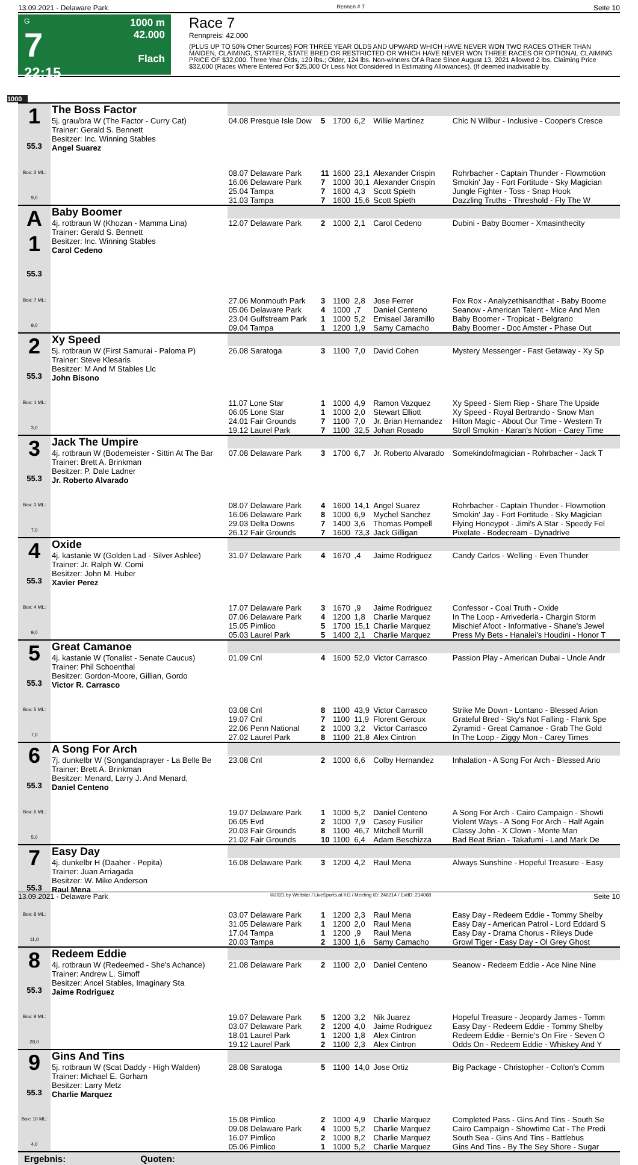13.09.2021 - Delaware Park Rennen # 7 Seite 10
G
7
22:15
1000 m
42.000
Flach
Race 7
Rennpreis: 42.000
(PLUS UP TO 50% Other Sources) FOR THREE YEAR OLDS AND UPWARD WHICH HAVE NEVER WON TWO RACES OTHER THAN MAIDEN, CLAIMING, STARTER, STATE BRED OR RESTRICTED OR WHICH HAVE NEVER WON THREE RACES OR OPTIONAL CLAIMING PRICE OF $32,000. Three Year Olds, 120 lbs.; Older, 124 lbs. Non-winners Of A Race Since August 13, 2021 Allowed 2 lbs. Claiming Price $32,000 (Races Where Entered For $25,000 Or Less Not Considered In Estimating Allowances). (If deemed inadvisable by
1000
| 1 55.3 Box: 2 ML: 9,0 | The Boss Factor | | | | | | |
| | 5j. grau/bra W (The Factor - Curry Cat) Trainer: Gerald S. Bennett Besitzer: Inc. Winning Stables Angel Suarez | 04.08 Presque Isle Dow | 5 | 1700 | 6,2 | Willie Martinez | Chic N Wilbur - Inclusive - Cooper's Cresce |
| | | 08.07 Delaware Park | 11 | 1600 | 23,1 | Alexander Crispin | Rohrbacher - Captain Thunder - Flowmotion |
| | | 16.06 Delaware Park | 7 | 1000 | 30,1 | Alexander Crispin | Smokin' Jay - Fort Fortitude - Sky Magician |
| | | 25.04 Tampa | 7 | 1600 | 4,3 | Scott Spieth | Jungle Fighter - Toss - Snap Hook |
| | | 31.03 Tampa | 7 | 1600 | 15,6 | Scott Spieth | Dazzling Truths - Threshold - Fly The W |
| A 1 55.3 Box: 7 ML: 9,0 | Baby Boomer | | | | | | |
| | 4j. rotbraun W (Khozan - Mamma Lina) Trainer: Gerald S. Bennett Besitzer: Inc. Winning Stables Carol Cedeno | 12.07 Delaware Park | 2 | 1000 | 2,1 | Carol Cedeno | Dubini - Baby Boomer - Xmasinthecity |
| | | 27.06 Monmouth Park | 3 | 1100 | 2,8 | Jose Ferrer | Fox Rox - Analyzethisandthat - Baby Boome |
| | | 05.06 Delaware Park | 4 | 1000 | ,7 | Daniel Centeno | Seanow - American Talent - Mice And Men |
| | | 23.04 Gulfstream Park | 1 | 1000 | 5,2 | Emisael Jaramillo | Baby Boomer - Tropicat - Belgrano |
| | | 09.04 Tampa | 1 | 1200 | 1,9 | Samy Camacho | Baby Boomer - Doc Amster - Phase Out |
| 2 55.3 Box: 1 ML: 3,0 | Xy Speed | | | | | | |
| | 5j. rotbraun W (First Samurai - Paloma P) Trainer: Steve Klesaris Besitzer: M And M Stables Llc John Bisono | 26.08 Saratoga | 3 | 1100 | 7,0 | David Cohen | Mystery Messenger - Fast Getaway - Xy Sp |
| | | 11.07 Lone Star | 1 | 1000 | 4,9 | Ramon Vazquez | Xy Speed - Siem Riep - Share The Upside |
| | | 06.05 Lone Star | 1 | 1000 | 2,0 | Stewart Elliott | Xy Speed - Royal Bertrando - Snow Man |
| | | 24.01 Fair Grounds | 7 | 1100 | 7,0 | Jr. Brian Hernandez | Hilton Magic - About Our Time - Western Tr |
| | | 19.12 Laurel Park | 7 | 1100 | 32,5 | Johan Rosado | Stroll Smokin - Karan's Notion - Carey Time |
| 3 55.3 Box: 3 ML: 7,0 | Jack The Umpire | | | | | | |
| | 4j. rotbraun W (Bodemeister - Sittin At The Bar Trainer: Brett A. Brinkman Besitzer: P. Dale Ladner Jr. Roberto Alvarado | 07.08 Delaware Park | 3 | 1700 | 6,7 | Jr. Roberto Alvarado | Somekindofmagician - Rohrbacher - Jack T |
| | | 08.07 Delaware Park | 4 | 1600 | 14,1 | Angel Suarez | Rohrbacher - Captain Thunder - Flowmotion |
| | | 16.06 Delaware Park | 8 | 1000 | 6,9 | Mychel Sanchez | Smokin' Jay - Fort Fortitude - Sky Magician |
| | | 29.03 Delta Downs | 7 | 1400 | 3,6 | Thomas Pompell | Flying Honeypot - Jimi's A Star - Speedy Fel |
| | | 26.12 Fair Grounds | 7 | 1600 | 73,3 | Jack Gilligan | Pixelate - Bodecream - Dynadrive |
| 4 55.3 Box: 4 ML: 9,0 | Oxide | | | | | | |
| | 4j. kastanie W (Golden Lad - Silver Ashlee) Trainer: Jr. Ralph W. Comi Besitzer: John M. Huber Xavier Perez | 31.07 Delaware Park | 4 | 1670 | ,4 | Jaime Rodriguez | Candy Carlos - Welling - Even Thunder |
| | | 17.07 Delaware Park | 3 | 1670 | ,9 | Jaime Rodriguez | Confessor - Coal Truth - Oxide |
| | | 07.06 Delaware Park | 4 | 1200 | 1,8 | Charlie Marquez | In The Loop - Arrivederla - Chargin Storm |
| | | 15.05 Pimlico | 5 | 1700 | 15,1 | Charlie Marquez | Mischief Afoot - Informative - Shane's Jewel |
| | | 05.03 Laurel Park | 5 | 1400 | 2,1 | Charlie Marquez | Press My Bets - Hanalei's Houdini - Honor T |
| 5 55.3 Box: 5 ML: 7,0 | Great Camanoe | | | | | | |
| | 4j. kastanie W (Tonalist - Senate Caucus) Trainer: Phil Schoenthal Besitzer: Gordon-Moore, Gillian, Gordo Victor R. Carrasco | 01.09 Cnl | 4 | 1600 | 52,0 | Victor Carrasco | Passion Play - American Dubai - Uncle Andr |
| | | 03.08 Cnl | 8 | 1100 | 43,9 | Victor Carrasco | Strike Me Down - Lontano - Blessed Arion |
| | | 19.07 Cnl | 7 | 1100 | 11,9 | Florent Geroux | Grateful Bred - Sky's Not Falling - Flank Spe |
| | | 22.06 Penn National | 2 | 1000 | 3,2 | Victor Carrasco | Zyramid - Great Camanoe - Grab The Gold |
| | | 27.02 Laurel Park | 8 | 1100 | 21,8 | Alex Cintron | In The Loop - Ziggy Mon - Carey Times |
| 6 55.3 Box: 6 ML: 5,0 | A Song For Arch | | | | | | |
| | 7j. dunkelbr W (Songandaprayer - La Belle Be Trainer: Brett A. Brinkman Besitzer: Menard, Larry J. And Menard, Daniel Centeno | 23.08 Cnl | 2 | 1000 | 6,6 | Colby Hernandez | Inhalation - A Song For Arch - Blessed Ario |
| | | 19.07 Delaware Park | 1 | 1000 | 5,2 | Daniel Centeno | A Song For Arch - Cairo Campaign - Showti |
| | | 06.05 Evd | 2 | 1000 | 7,9 | Casey Fusilier | Violent Ways - A Song For Arch - Half Again |
| | | 20.03 Fair Grounds | 8 | 1100 | 46,7 | Mitchell Murrill | Classy John - X Clown - Monte Man |
| | | 21.02 Fair Grounds | 10 | 1100 | 6,4 | Adam Beschizza | Bad Beat Brian - Takafumi - Land Mark De |
| 7 55.3 Box: 8 ML: 11,0 | Easy Day | | | | | | |
| | 4j. dunkelbr H (Daaher - Pepita) Trainer: Juan Arriagada Besitzer: W. Mike Anderson Raul Mena | 16.08 Delaware Park | 3 | 1200 | 4,2 | Raul Mena | Always Sunshine - Hopeful Treasure - Easy |
| | | 03.07 Delaware Park | 1 | 1200 | 2,3 | Raul Mena | Easy Day - Redeem Eddie - Tommy Shelby |
| | | 31.05 Delaware Park | 1 | 1200 | 2,0 | Raul Mena | Easy Day - American Patrol - Lord Eddard S |
| | | 17.04 Tampa | 1 | 1200 | ,9 | Raul Mena | Easy Day - Drama Chorus - Rileys Dude |
| | | 20.03 Tampa | 2 | 1300 | 1,6 | Samy Camacho | Growl Tiger - Easy Day - Ol Grey Ghost |
| 8 55.3 Box: 9 ML: 28,0 | Redeem Eddie | | | | | | |
| | 4j. rotbraun W (Redeemed - She's Achance) Trainer: Andrew L. Simoff Besitzer: Ancel Stables, Imaginary Sta Jaime Rodriguez | 21.08 Delaware Park | 2 | 1100 | 2,0 | Daniel Centeno | Seanow - Redeem Eddie - Ace Nine Nine |
| | | 19.07 Delaware Park | 5 | 1200 | 3,2 | Nik Juarez | Hopeful Treasure - Jeopardy James - Tomm |
| | | 03.07 Delaware Park | 2 | 1200 | 4,0 | Jaime Rodriguez | Easy Day - Redeem Eddie - Tommy Shelby |
| | | 18.01 Laurel Park | 1 | 1200 | 1,8 | Alex Cintron | Redeem Eddie - Bernie's On Fire - Seven O |
| | | 19.12 Laurel Park | 2 | 1100 | 2,3 | Alex Cintron | Odds On - Redeem Eddie - Whiskey And Y |
| 9 55.3 Box: 10 ML: 4,0 | Gins And Tins | | | | | | |
| | 5j. rotbraun W (Scat Daddy - High Walden) Trainer: Michael E. Gorham Besitzer: Larry Metz Charlie Marquez | 28.08 Saratoga | 5 | 1100 | 14,0 | Jose Ortiz | Big Package - Christopher - Colton's Comm |
| | | 15.08 Pimlico | 2 | 1000 | 4,9 | Charlie Marquez | Completed Pass - Gins And Tins - South Se |
| | | 09.08 Delaware Park | 4 | 1000 | 5,2 | Charlie Marquez | Cairo Campaign - Showtime Cat - The Predi |
| | | 16.07 Pimlico | 2 | 1000 | 8,2 | Charlie Marquez | South Sea - Gins And Tins - Battlebus |
| | | 05.06 Pimlico | 1 | 1000 | 5,2 | Charlie Marquez | Gins And Tins - By The Sey Shore - Sugar |
| Ergebnis: Quoten: | | | | | | | |
13.09.2021 - Delaware Park ©2021 by Wettstar / LiveSports.at KG / Meeting ID: 246214 / ExtID: 214068 Seite 10